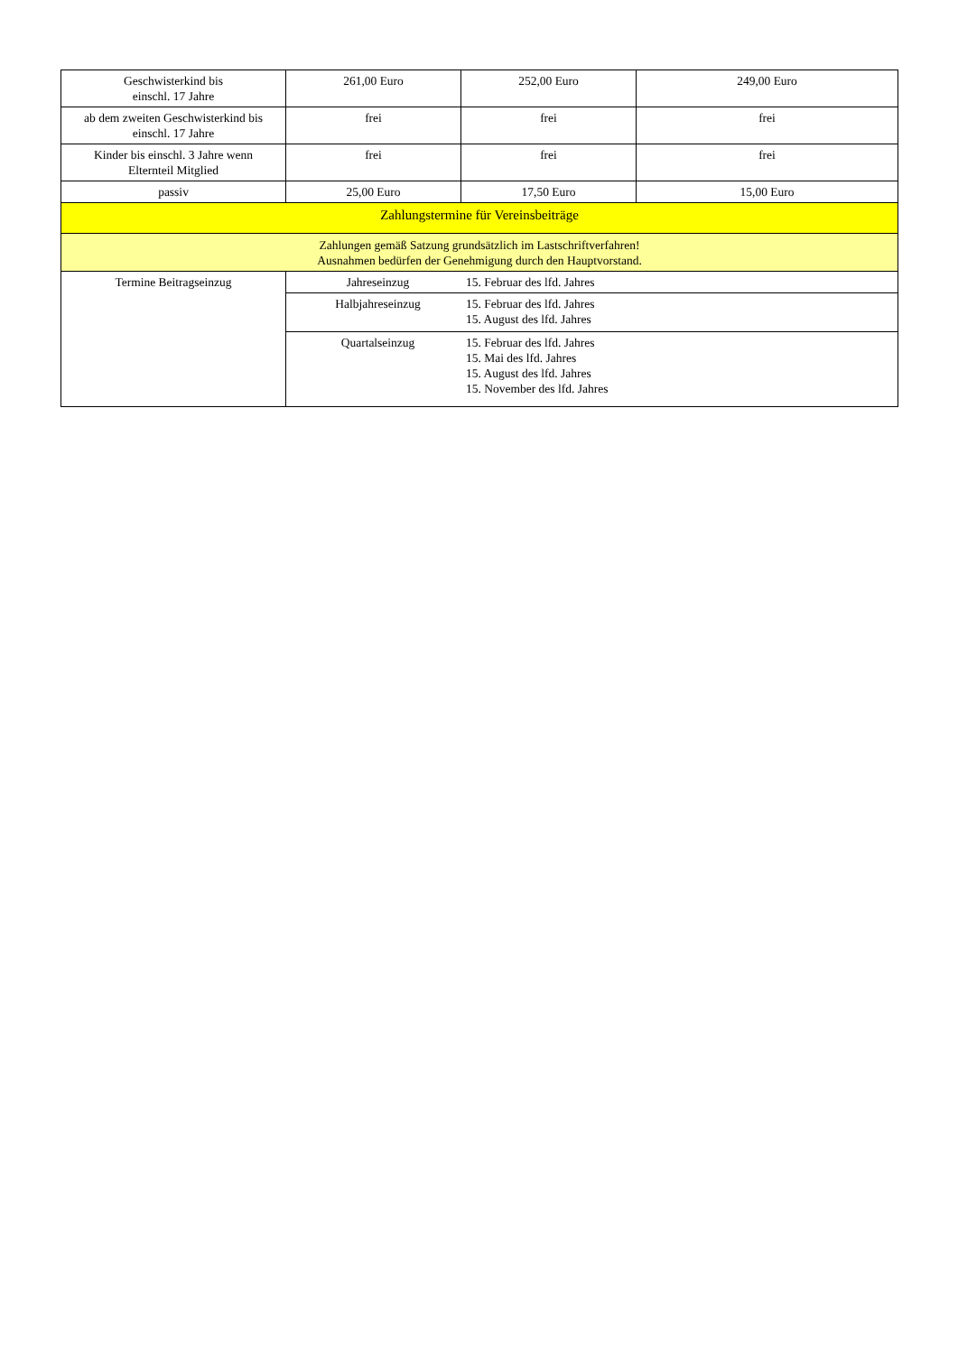| Geschwisterkind bis einschl. 17 Jahre | 261,00 Euro | 252,00 Euro | 249,00 Euro |
| ab dem zweiten Geschwisterkind bis einschl. 17 Jahre | frei | frei | frei |
| Kinder bis einschl. 3 Jahre wenn Elternteil Mitglied | frei | frei | frei |
| passiv | 25,00 Euro | 17,50 Euro | 15,00 Euro |
| Zahlungstermine für Vereinsbeiträge | | | |
| Zahlungen gemäß Satzung grundsätzlich im Lastschriftverfahren! Ausnahmen bedürfen der Genehmigung durch den Hauptvorstand. | | | |
| Termine Beitragseinzug | Jahreseinzug 15. Februar des lfd. Jahres | | |
| | Halbjahreseinzug 15. Februar des lfd. Jahres 15. August des lfd. Jahres | | |
| | Quartalseinzug 15. Februar des lfd. Jahres 15. Mai des lfd. Jahres 15. August des lfd. Jahres 15. November des lfd. Jahres | | |